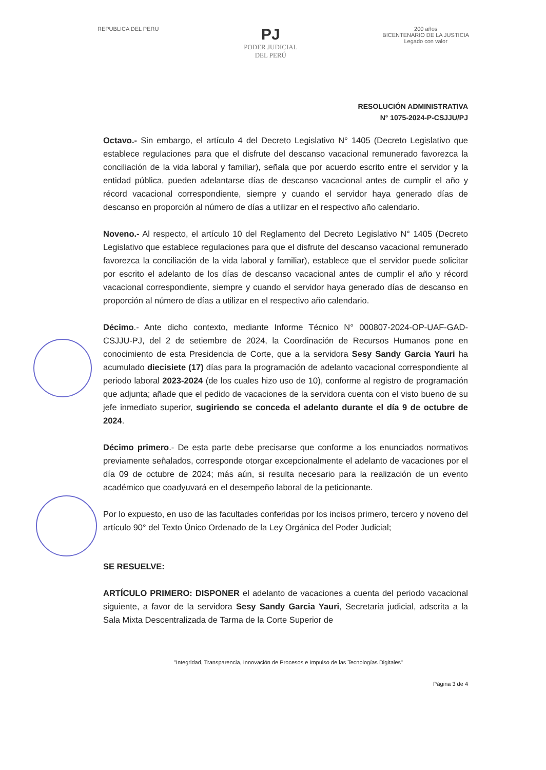REPUBLICA DEL PERU
PJ
PODER JUDICIAL
DEL PERÚ
200 años
BICENTENARIO DE LA JUSTICIA
Legado con valor
RESOLUCIÓN ADMINISTRATIVA
N° 1075-2024-P-CSJJU/PJ
Octavo.- Sin embargo, el artículo 4 del Decreto Legislativo N° 1405 (Decreto Legislativo que establece regulaciones para que el disfrute del descanso vacacional remunerado favorezca la conciliación de la vida laboral y familiar), señala que por acuerdo escrito entre el servidor y la entidad pública, pueden adelantarse días de descanso vacacional antes de cumplir el año y récord vacacional correspondiente, siempre y cuando el servidor haya generado días de descanso en proporción al número de días a utilizar en el respectivo año calendario.
Noveno.- Al respecto, el artículo 10 del Reglamento del Decreto Legislativo N° 1405 (Decreto Legislativo que establece regulaciones para que el disfrute del descanso vacacional remunerado favorezca la conciliación de la vida laboral y familiar), establece que el servidor puede solicitar por escrito el adelanto de los días de descanso vacacional antes de cumplir el año y récord vacacional correspondiente, siempre y cuando el servidor haya generado días de descanso en proporción al número de días a utilizar en el respectivo año calendario.
Décimo.- Ante dicho contexto, mediante Informe Técnico N° 000807-2024-OP-UAF-GAD-CSJJU-PJ, del 2 de setiembre de 2024, la Coordinación de Recursos Humanos pone en conocimiento de esta Presidencia de Corte, que a la servidora Sesy Sandy Garcia Yauri ha acumulado diecisiete (17) días para la programación de adelanto vacacional correspondiente al periodo laboral 2023-2024 (de los cuales hizo uso de 10), conforme al registro de programación que adjunta; añade que el pedido de vacaciones de la servidora cuenta con el visto bueno de su jefe inmediato superior, sugiriendo se conceda el adelanto durante el día 9 de octubre de 2024.
Décimo primero.- De esta parte debe precisarse que conforme a los enunciados normativos previamente señalados, corresponde otorgar excepcionalmente el adelanto de vacaciones por el día 09 de octubre de 2024; más aún, si resulta necesario para la realización de un evento académico que coadyuvará en el desempeño laboral de la peticionante.
Por lo expuesto, en uso de las facultades conferidas por los incisos primero, tercero y noveno del artículo 90° del Texto Único Ordenado de la Ley Orgánica del Poder Judicial;
SE RESUELVE:
ARTÍCULO PRIMERO: DISPONER el adelanto de vacaciones a cuenta del periodo vacacional siguiente, a favor de la servidora Sesy Sandy Garcia Yauri, Secretaria judicial, adscrita a la Sala Mixta Descentralizada de Tarma de la Corte Superior de
"Integridad, Transparencia, Innovación de Procesos e Impulso de las Tecnologías Digitales"
Página 3 de 4